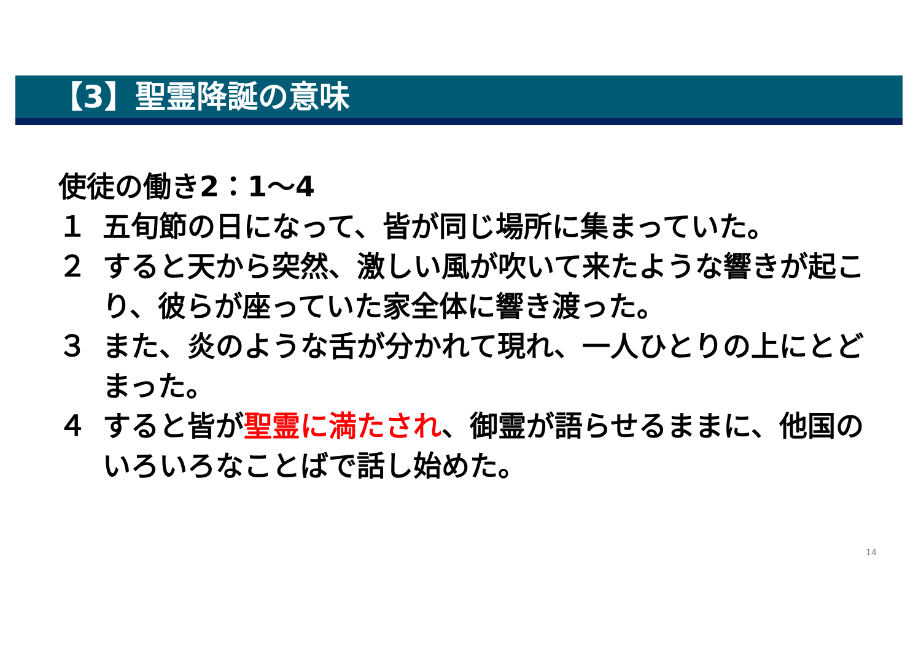【3】聖霊降誕の意味
使徒の働き2：1～4
１ 五旬節の日になって、皆が同じ場所に集まっていた。
２ すると天から突然、激しい風が吹いて来たような響きが起こり、彼らが座っていた家全体に響き渡った。
３ また、炎のような舌が分かれて現れ、一人ひとりの上にとどまった。
４ すると皆が聖霊に満たされ、御霊が語らせるままに、他国のいろいろなことばで話し始めた。
14